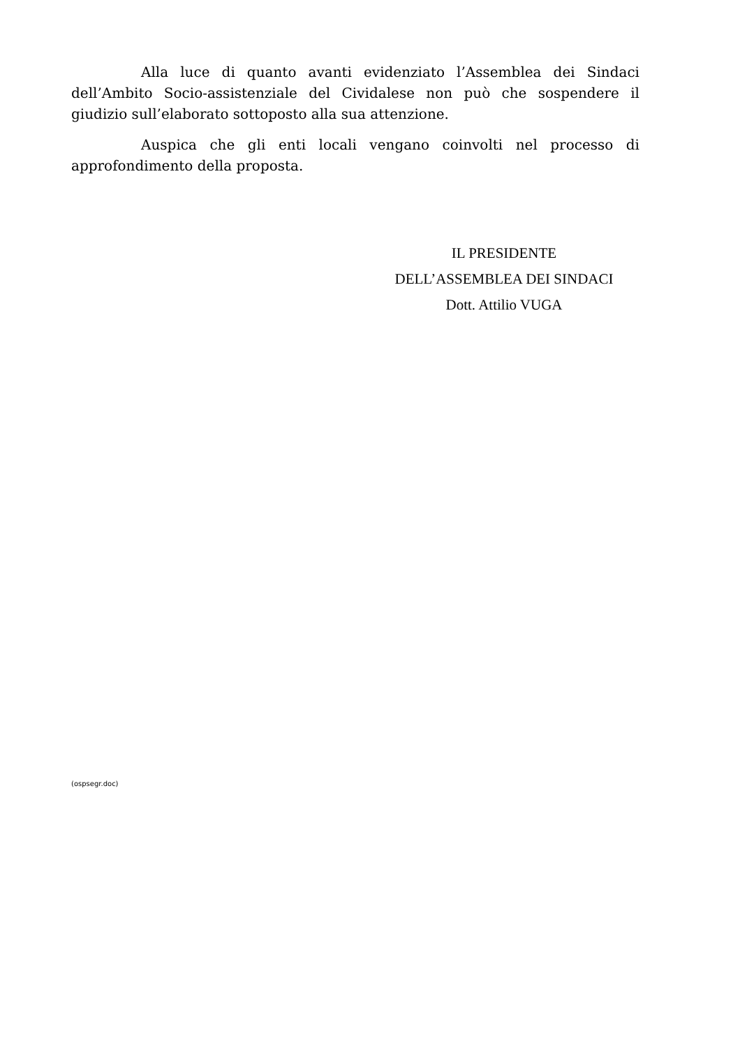Alla luce di quanto avanti evidenziato l’Assemblea dei Sindaci dell’Ambito Socio-assistenziale del Cividalese non può che sospendere il giudizio sull’elaborato sottoposto alla sua attenzione.
Auspica che gli enti locali vengano coinvolti nel processo di approfondimento della proposta.
IL PRESIDENTE
DELL’ASSEMBLEA DEI SINDACI
Dott. Attilio VUGA
(ospsegr.doc)